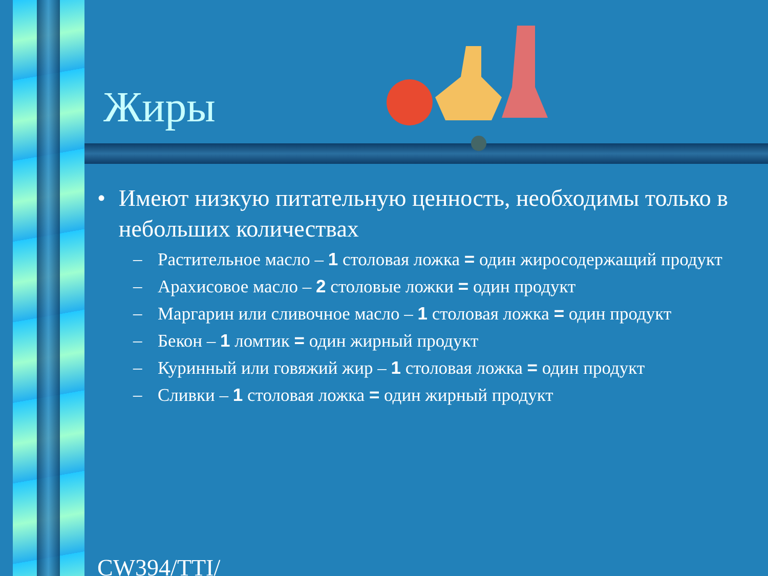Жиры
• Имеют низкую питательную ценность, необходимы только в небольших количествах
– Растительное масло – 1 столовая ложка = один жиросодержащий продукт
– Арахисовое масло – 2 столовые ложки = один продукт
– Маргарин или сливочное масло – 1 столовая ложка = один продукт
– Бекон – 1 ломтик = один жирный продукт
– Куринный или говяжий жир – 1 столовая ложка = один продукт
– Сливки – 1 столовая ложка = один жирный продукт
CW394/TTI/